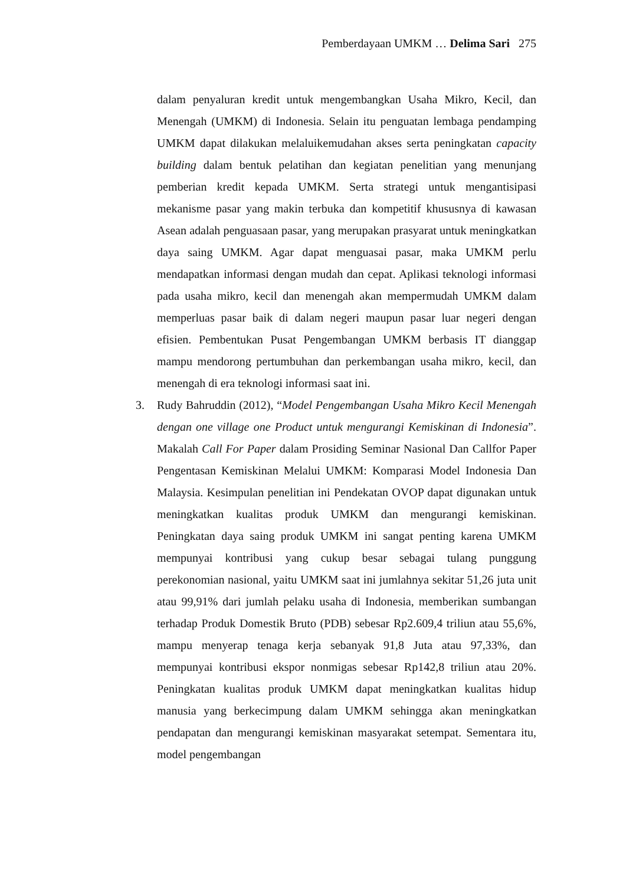Pemberdayaan UMKM … Delima Sari 275
dalam penyaluran kredit untuk mengembangkan Usaha Mikro, Kecil, dan Menengah (UMKM) di Indonesia. Selain itu penguatan lembaga pendamping UMKM dapat dilakukan melaluikemudahan akses serta peningkatan capacity building dalam bentuk pelatihan dan kegiatan penelitian yang menunjang pemberian kredit kepada UMKM. Serta strategi untuk mengantisipasi mekanisme pasar yang makin terbuka dan kompetitif khususnya di kawasan Asean adalah penguasaan pasar, yang merupakan prasyarat untuk meningkatkan daya saing UMKM. Agar dapat menguasai pasar, maka UMKM perlu mendapatkan informasi dengan mudah dan cepat. Aplikasi teknologi informasi pada usaha mikro, kecil dan menengah akan mempermudah UMKM dalam memperluas pasar baik di dalam negeri maupun pasar luar negeri dengan efisien. Pembentukan Pusat Pengembangan UMKM berbasis IT dianggap mampu mendorong pertumbuhan dan perkembangan usaha mikro, kecil, dan menengah di era teknologi informasi saat ini.
3. Rudy Bahruddin (2012), “Model Pengembangan Usaha Mikro Kecil Menengah dengan one village one Product untuk mengurangi Kemiskinan di Indonesia”. Makalah Call For Paper dalam Prosiding Seminar Nasional Dan Callfor Paper Pengentasan Kemiskinan Melalui UMKM: Komparasi Model Indonesia Dan Malaysia. Kesimpulan penelitian ini Pendekatan OVOP dapat digunakan untuk meningkatkan kualitas produk UMKM dan mengurangi kemiskinan. Peningkatan daya saing produk UMKM ini sangat penting karena UMKM mempunyai kontribusi yang cukup besar sebagai tulang punggung perekonomian nasional, yaitu UMKM saat ini jumlahnya sekitar 51,26 juta unit atau 99,91% dari jumlah pelaku usaha di Indonesia, memberikan sumbangan terhadap Produk Domestik Bruto (PDB) sebesar Rp2.609,4 triliun atau 55,6%, mampu menyerap tenaga kerja sebanyak 91,8 Juta atau 97,33%, dan mempunyai kontribusi ekspor nonmigas sebesar Rp142,8 triliun atau 20%. Peningkatan kualitas produk UMKM dapat meningkatkan kualitas hidup manusia yang berkecimpung dalam UMKM sehingga akan meningkatkan pendapatan dan mengurangi kemiskinan masyarakat setempat. Sementara itu, model pengembangan